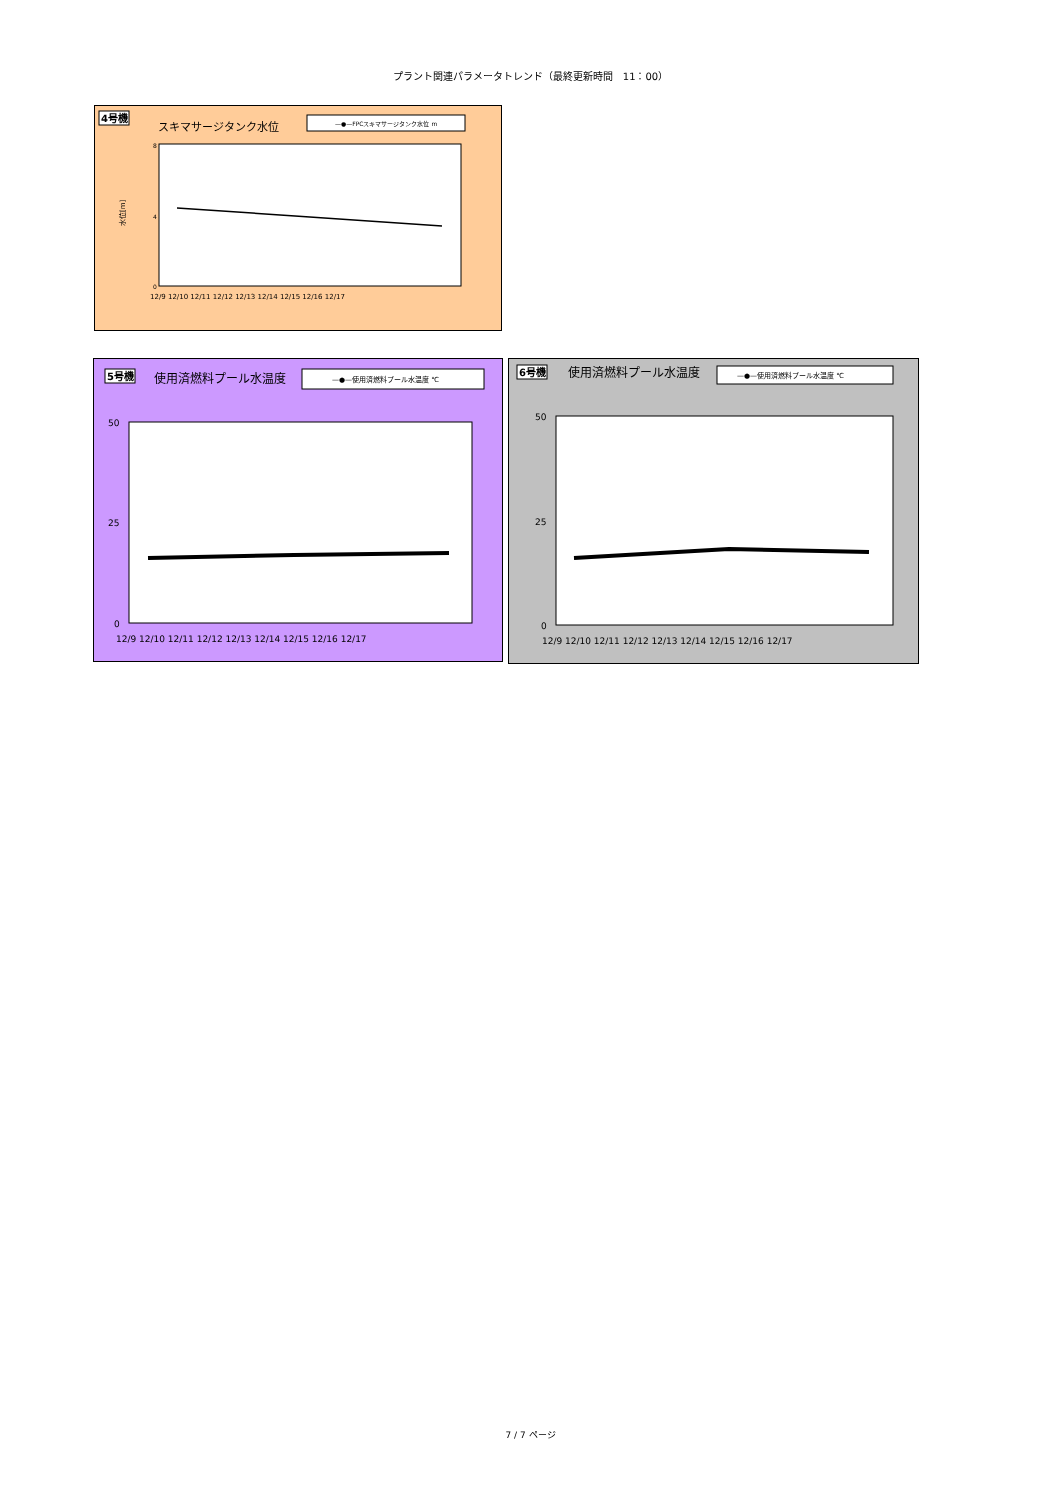プラント関連パラメータトレンド（最終更新時間　11：00）
4号機
スキマサージタンク水位
—●—FPCスキマサージタンク水位 m
8
4
0
水位[m]
12/9 12/10 12/11 12/12 12/13 12/14 12/15 12/16 12/17
5号機
使用済燃料プール水温度
—●—使用済燃料プール水温度 ℃
50
25
0
12/9 12/10 12/11 12/12 12/13 12/14 12/15 12/16 12/17
6号機
使用済燃料プール水温度
—●—使用済燃料プール水温度 ℃
50
25
0
12/9 12/10 12/11 12/12 12/13 12/14 12/15 12/16 12/17
7 / 7 ページ